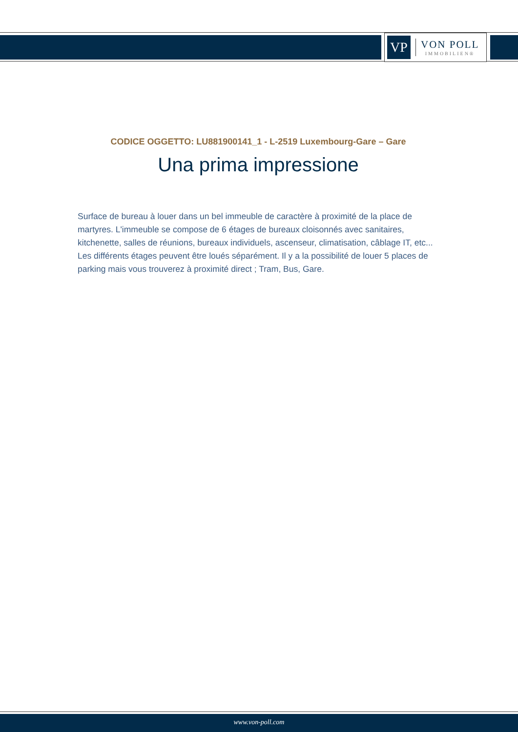VP
VON POLL
IMMOBILIEN®
CODICE OGGETTO: LU881900141_1 - L-2519 Luxembourg-Gare – Gare
Una prima impressione
Surface de bureau à louer dans un bel immeuble de caractère à proximité de la place de martyres. L'immeuble se compose de 6 étages de bureaux cloisonnés avec sanitaires, kitchenette, salles de réunions, bureaux individuels, ascenseur, climatisation, câblage IT, etc... Les différents étages peuvent être loués séparément. Il y a la possibilité de louer 5 places de parking mais vous trouverez à proximité direct ; Tram, Bus, Gare.
www.von-poll.com